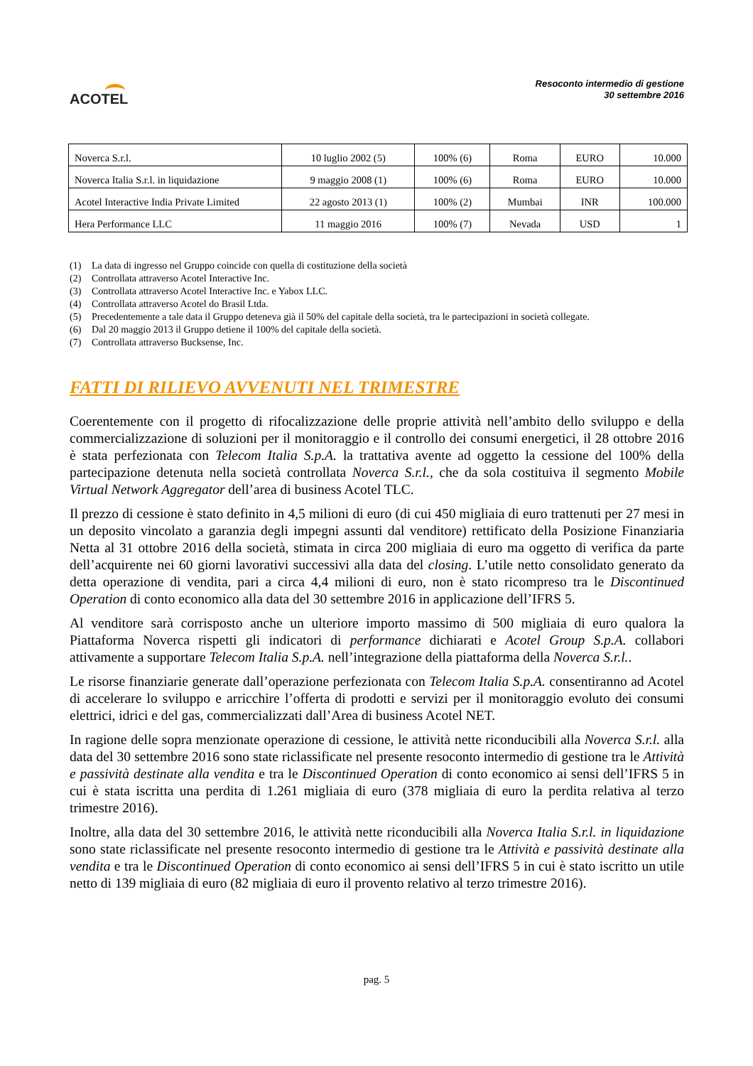ACOTEL
Resoconto intermedio di gestione
30 settembre 2016
| Noverca S.r.l. | 10 luglio 2002 (5) | 100% (6) | Roma | EURO | 10.000 |
| Noverca Italia S.r.l. in liquidazione | 9 maggio 2008 (1) | 100% (6) | Roma | EURO | 10.000 |
| Acotel Interactive India Private Limited | 22 agosto 2013 (1) | 100% (2) | Mumbai | INR | 100.000 |
| Hera Performance LLC | 11 maggio 2016 | 100% (7) | Nevada | USD | 1 |
(1) La data di ingresso nel Gruppo coincide con quella di costituzione della società
(2) Controllata attraverso Acotel Interactive Inc.
(3) Controllata attraverso Acotel Interactive Inc. e Yabox LLC.
(4) Controllata attraverso Acotel do Brasil Ltda.
(5) Precedentemente a tale data il Gruppo deteneva già il 50% del capitale della società, tra le partecipazioni in società collegate.
(6) Dal 20 maggio 2013 il Gruppo detiene il 100% del capitale della società.
(7) Controllata attraverso Bucksense, Inc.
FATTI DI RILIEVO AVVENUTI NEL TRIMESTRE
Coerentemente con il progetto di rifocalizzazione delle proprie attività nell’ambito dello sviluppo e della commercializzazione di soluzioni per il monitoraggio e il controllo dei consumi energetici, il 28 ottobre 2016 è stata perfezionata con Telecom Italia S.p.A. la trattativa avente ad oggetto la cessione del 100% della partecipazione detenuta nella società controllata Noverca S.r.l., che da sola costituiva il segmento Mobile Virtual Network Aggregator dell’area di business Acotel TLC.
Il prezzo di cessione è stato definito in 4,5 milioni di euro (di cui 450 migliaia di euro trattenuti per 27 mesi in un deposito vincolato a garanzia degli impegni assunti dal venditore) rettificato della Posizione Finanziaria Netta al 31 ottobre 2016 della società, stimata in circa 200 migliaia di euro ma oggetto di verifica da parte dell’acquirente nei 60 giorni lavorativi successivi alla data del closing. L’utile netto consolidato generato da detta operazione di vendita, pari a circa 4,4 milioni di euro, non è stato ricompreso tra le Discontinued Operation di conto economico alla data del 30 settembre 2016 in applicazione dell’IFRS 5.
Al venditore sarà corrisposto anche un ulteriore importo massimo di 500 migliaia di euro qualora la Piattaforma Noverca rispetti gli indicatori di performance dichiarati e Acotel Group S.p.A. collabori attivamente a supportare Telecom Italia S.p.A. nell’integrazione della piattaforma della Noverca S.r.l..
Le risorse finanziarie generate dall’operazione perfezionata con Telecom Italia S.p.A. consentiranno ad Acotel di accelerare lo sviluppo e arricchire l’offerta di prodotti e servizi per il monitoraggio evoluto dei consumi elettrici, idrici e del gas, commercializzati dall’Area di business Acotel NET.
In ragione delle sopra menzionate operazione di cessione, le attività nette riconducibili alla Noverca S.r.l. alla data del 30 settembre 2016 sono state riclassificate nel presente resoconto intermedio di gestione tra le Attività e passività destinate alla vendita e tra le Discontinued Operation di conto economico ai sensi dell’IFRS 5 in cui è stata iscritta una perdita di 1.261 migliaia di euro (378 migliaia di euro la perdita relativa al terzo trimestre 2016).
Inoltre, alla data del 30 settembre 2016, le attività nette riconducibili alla Noverca Italia S.r.l. in liquidazione sono state riclassificate nel presente resoconto intermedio di gestione tra le Attività e passività destinate alla vendita e tra le Discontinued Operation di conto economico ai sensi dell’IFRS 5 in cui è stato iscritto un utile netto di 139 migliaia di euro (82 migliaia di euro il provento relativo al terzo trimestre 2016).
pag. 5